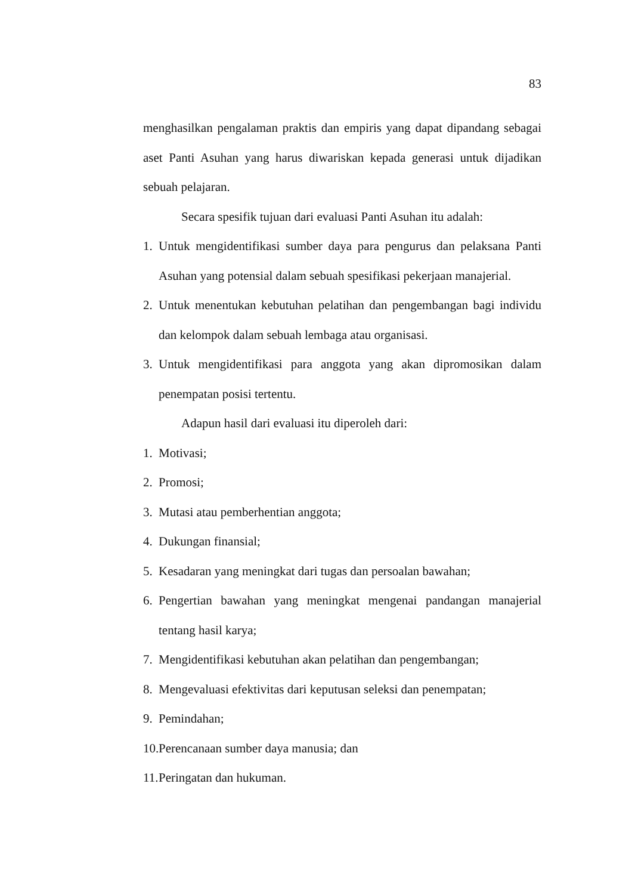83
menghasilkan pengalaman praktis dan empiris yang dapat dipandang sebagai aset Panti Asuhan yang harus diwariskan kepada generasi untuk dijadikan sebuah pelajaran.
Secara spesifik tujuan dari evaluasi Panti Asuhan itu adalah:
1. Untuk mengidentifikasi sumber daya para pengurus dan pelaksana Panti Asuhan yang potensial dalam sebuah spesifikasi pekerjaan manajerial.
2. Untuk menentukan kebutuhan pelatihan dan pengembangan bagi individu dan kelompok dalam sebuah lembaga atau organisasi.
3. Untuk mengidentifikasi para anggota yang akan dipromosikan dalam penempatan posisi tertentu.
Adapun hasil dari evaluasi itu diperoleh dari:
1. Motivasi;
2. Promosi;
3. Mutasi atau pemberhentian anggota;
4. Dukungan finansial;
5. Kesadaran yang meningkat dari tugas dan persoalan bawahan;
6. Pengertian bawahan yang meningkat mengenai pandangan manajerial tentang hasil karya;
7. Mengidentifikasi kebutuhan akan pelatihan dan pengembangan;
8. Mengevaluasi efektivitas dari keputusan seleksi dan penempatan;
9. Pemindahan;
10. Perencanaan sumber daya manusia; dan
11. Peringatan dan hukuman.